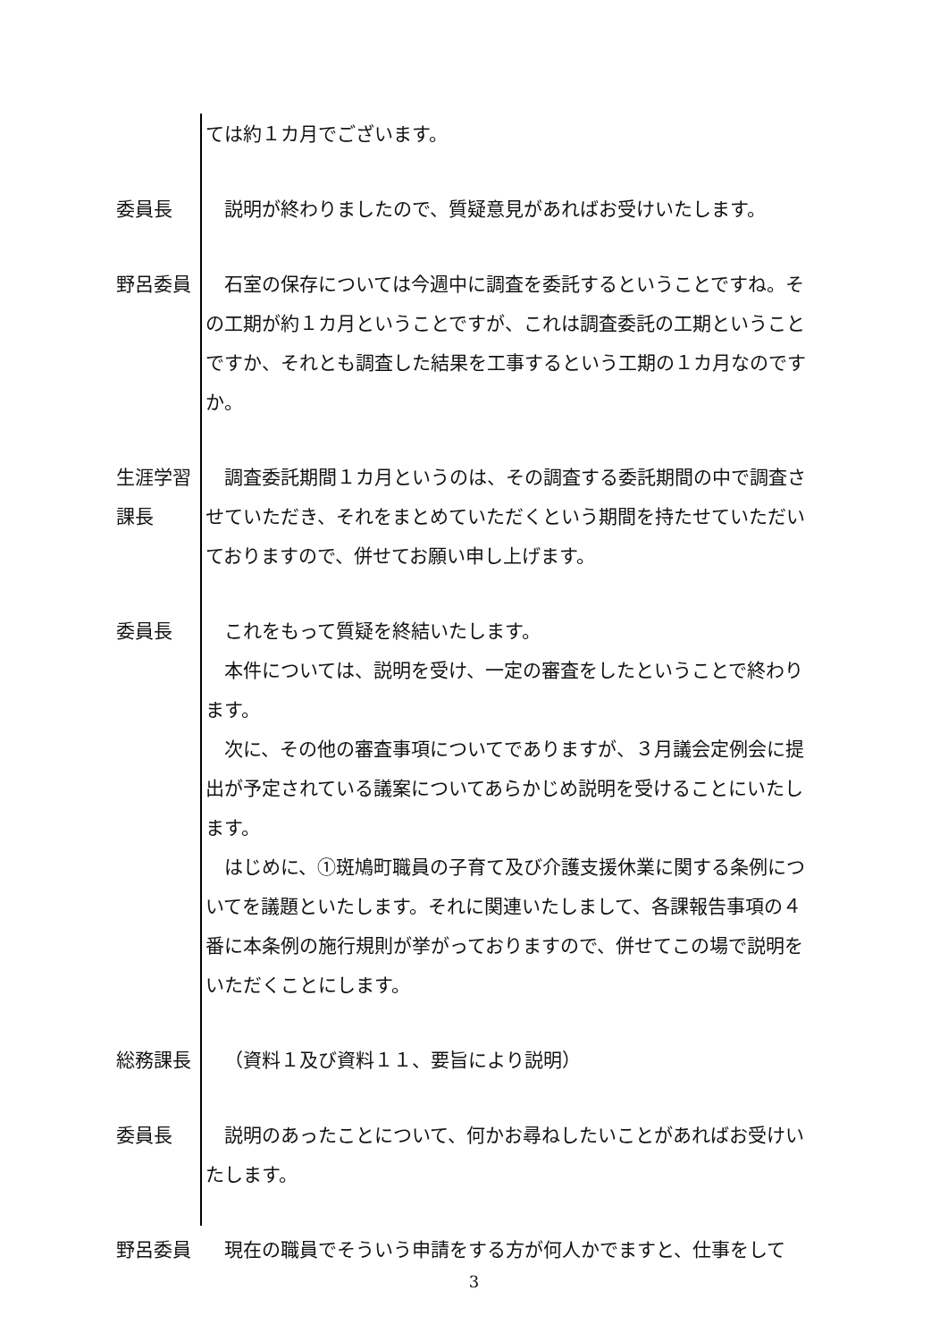ては約１カ月でございます。
委員長 説明が終わりましたので、質疑意見があればお受けいたします。
野呂委員 石室の保存については今週中に調査を委託するということですね。その工期が約１カ月ということですが、これは調査委託の工期ということですか、それとも調査した結果を工事するという工期の１カ月なのですか。
生涯学習
課長
調査委託期間１カ月というのは、その調査する委託期間の中で調査させていただき、それをまとめていただくという期間を持たせていただいておりますので、併せてお願い申し上げます。
委員長 これをもって質疑を終結いたします。
本件については、説明を受け、一定の審査をしたということで終わります。
次に、その他の審査事項についてでありますが、３月議会定例会に提出が予定されている議案についてあらかじめ説明を受けることにいたします。
はじめに、①斑鳩町職員の子育て及び介護支援休業に関する条例についてを議題といたします。それに関連いたしまして、各課報告事項の４番に本条例の施行規則が挙がっておりますので、併せてこの場で説明をいただくことにします。
総務課長 （資料１及び資料１１、要旨により説明）
委員長 説明のあったことについて、何かお尋ねしたいことがあればお受けいたします。
野呂委員 現在の職員でそういう申請をする方が何人かでますと、仕事をして
3